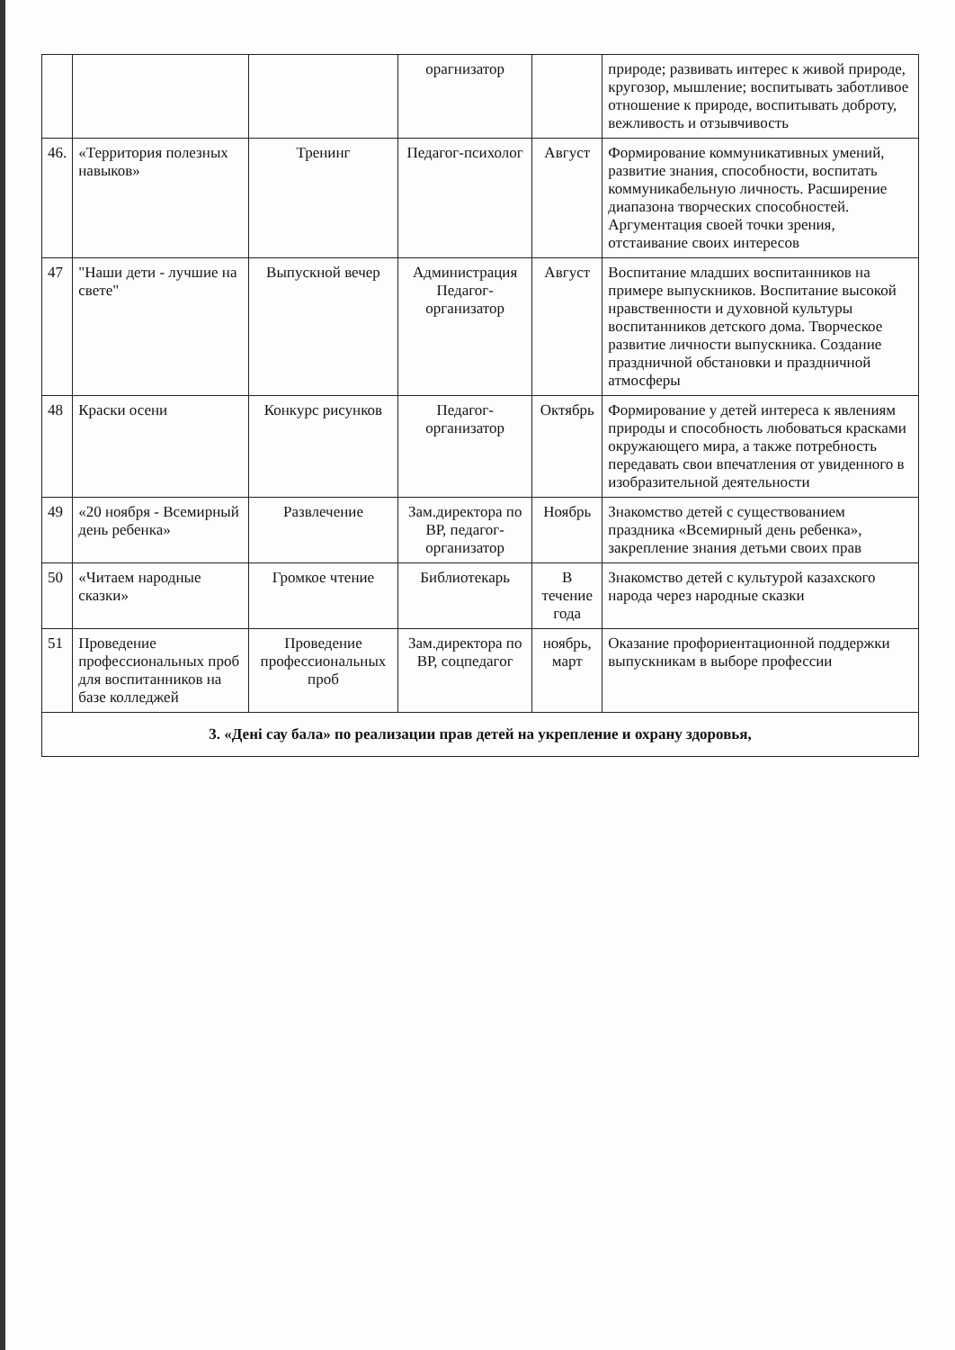| | | | орагнизатор | | природе; развивать интерес к живой природе, кругозор, мышление; воспитывать заботливое отношение к природе, воспитывать доброту, вежливость и отзывчивость |
| 46. | «Территория полезных навыков» | Тренинг | Педагог-психолог | Август | Формирование коммуникативных умений, развитие знания, способности, воспитать коммуникабельную личность. Расширение диапазона творческих способностей. Аргументация своей точки зрения, отстаивание своих интересов |
| 47 | "Наши дети - лучшие на свете" | Выпускной вечер | Администрация Педагог-организатор | Август | Воспитание младших воспитанников на примере выпускников. Воспитание высокой нравственности и духовной культуры воспитанников детского дома. Творческое развитие личности выпускника. Создание праздничной обстановки и праздничной атмосферы |
| 48 | Краски осени | Конкурс рисунков | Педагог-организатор | Октябрь | Формирование у детей интереса к явлениям природы и способность любоваться красками окружающего мира, а также потребность передавать свои впечатления от увиденного в изобразительной деятельности |
| 49 | «20 ноября - Всемирный день ребенка» | Развлечение | Зам.директора по ВР, педагог-организатор | Ноябрь | Знакомство детей с существованием праздника «Всемирный день ребенка», закрепление знания детьми своих прав |
| 50 | «Читаем народные сказки» | Громкое чтение | Библиотекарь | В течение года | Знакомство детей с культурой казахского народа через народные сказки |
| 51 | Проведение профессиональных проб для воспитанников на базе колледжей | Проведение профессиональных проб | Зам.директора по ВР, соцпедагог | ноябрь, март | Оказание профориентационной поддержки выпускникам в выборе профессии |
| 3. «Дені сау бала» по реализации прав детей на укрепление и охрану здоровья, | | | | | |